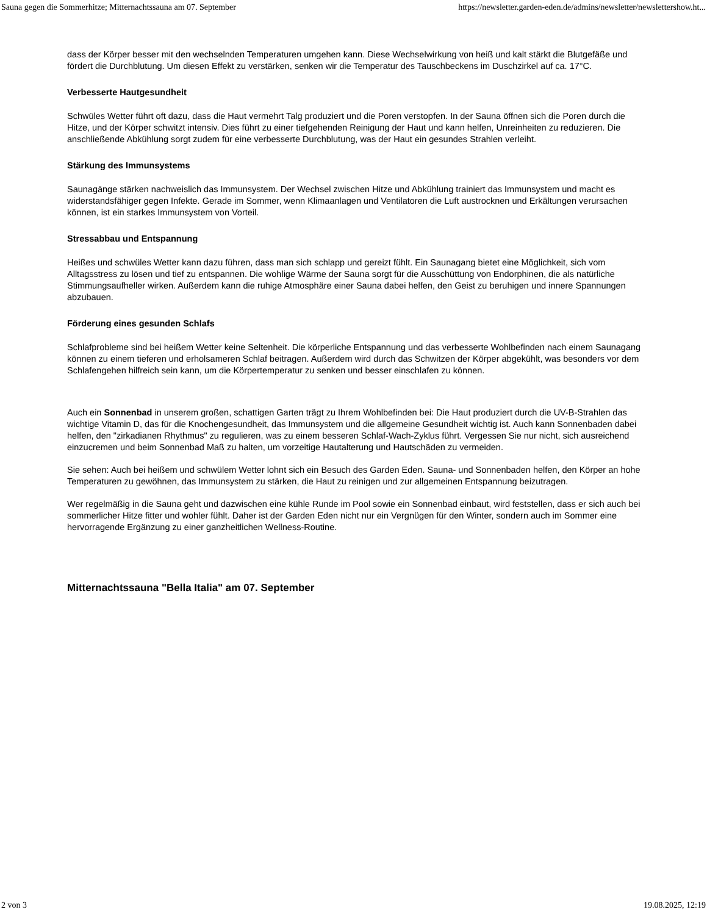Sauna gegen die Sommerhitze; Mitternachtssauna am 07. September https://newsletter.garden-eden.de/admins/newsletter/newslettershow.ht...
dass der Körper besser mit den wechselnden Temperaturen umgehen kann. Diese Wechselwirkung von heiß und kalt stärkt die Blutgefäße und fördert die Durchblutung. Um diesen Effekt zu verstärken, senken wir die Temperatur des Tauschbeckens im Duschzirkel auf ca. 17°C.
Verbesserte Hautgesundheit
Schwüles Wetter führt oft dazu, dass die Haut vermehrt Talg produziert und die Poren verstopfen. In der Sauna öffnen sich die Poren durch die Hitze, und der Körper schwitzt intensiv. Dies führt zu einer tiefgehenden Reinigung der Haut und kann helfen, Unreinheiten zu reduzieren. Die anschließende Abkühlung sorgt zudem für eine verbesserte Durchblutung, was der Haut ein gesundes Strahlen verleiht.
Stärkung des Immunsystems
Saunagänge stärken nachweislich das Immunsystem. Der Wechsel zwischen Hitze und Abkühlung trainiert das Immunsystem und macht es widerstandsfähiger gegen Infekte. Gerade im Sommer, wenn Klimaanlagen und Ventilatoren die Luft austrocknen und Erkältungen verursachen können, ist ein starkes Immunsystem von Vorteil.
Stressabbau und Entspannung
Heißes und schwüles Wetter kann dazu führen, dass man sich schlapp und gereizt fühlt. Ein Saunagang bietet eine Möglichkeit, sich vom Alltagsstress zu lösen und tief zu entspannen. Die wohlige Wärme der Sauna sorgt für die Ausschüttung von Endorphinen, die als natürliche Stimmungsaufheller wirken. Außerdem kann die ruhige Atmosphäre einer Sauna dabei helfen, den Geist zu beruhigen und innere Spannungen abzubauen.
Förderung eines gesunden Schlafs
Schlafprobleme sind bei heißem Wetter keine Seltenheit. Die körperliche Entspannung und das verbesserte Wohlbefinden nach einem Saunagang können zu einem tieferen und erholsameren Schlaf beitragen. Außerdem wird durch das Schwitzen der Körper abgekühlt, was besonders vor dem Schlafengehen hilfreich sein kann, um die Körpertemperatur zu senken und besser einschlafen zu können.
Auch ein Sonnenbad in unserem großen, schattigen Garten trägt zu Ihrem Wohlbefinden bei: Die Haut produziert durch die UV-B-Strahlen das wichtige Vitamin D, das für die Knochengesundheit, das Immunsystem und die allgemeine Gesundheit wichtig ist. Auch kann Sonnenbaden dabei helfen, den "zirkadianen Rhythmus" zu regulieren, was zu einem besseren Schlaf-Wach-Zyklus führt. Vergessen Sie nur nicht, sich ausreichend einzucremen und beim Sonnenbad Maß zu halten, um vorzeitige Hautalterung und Hautschäden zu vermeiden.
Sie sehen: Auch bei heißem und schwülem Wetter lohnt sich ein Besuch des Garden Eden. Sauna- und Sonnenbaden helfen, den Körper an hohe Temperaturen zu gewöhnen, das Immunsystem zu stärken, die Haut zu reinigen und zur allgemeinen Entspannung beizutragen.
Wer regelmäßig in die Sauna geht und dazwischen eine kühle Runde im Pool sowie ein Sonnenbad einbaut, wird feststellen, dass er sich auch bei sommerlicher Hitze fitter und wohler fühlt. Daher ist der Garden Eden nicht nur ein Vergnügen für den Winter, sondern auch im Sommer eine hervorragende Ergänzung zu einer ganzheitlichen Wellness-Routine.
Mitternachtssauna "Bella Italia" am 07. September
2 von 3 19.08.2025, 12:19